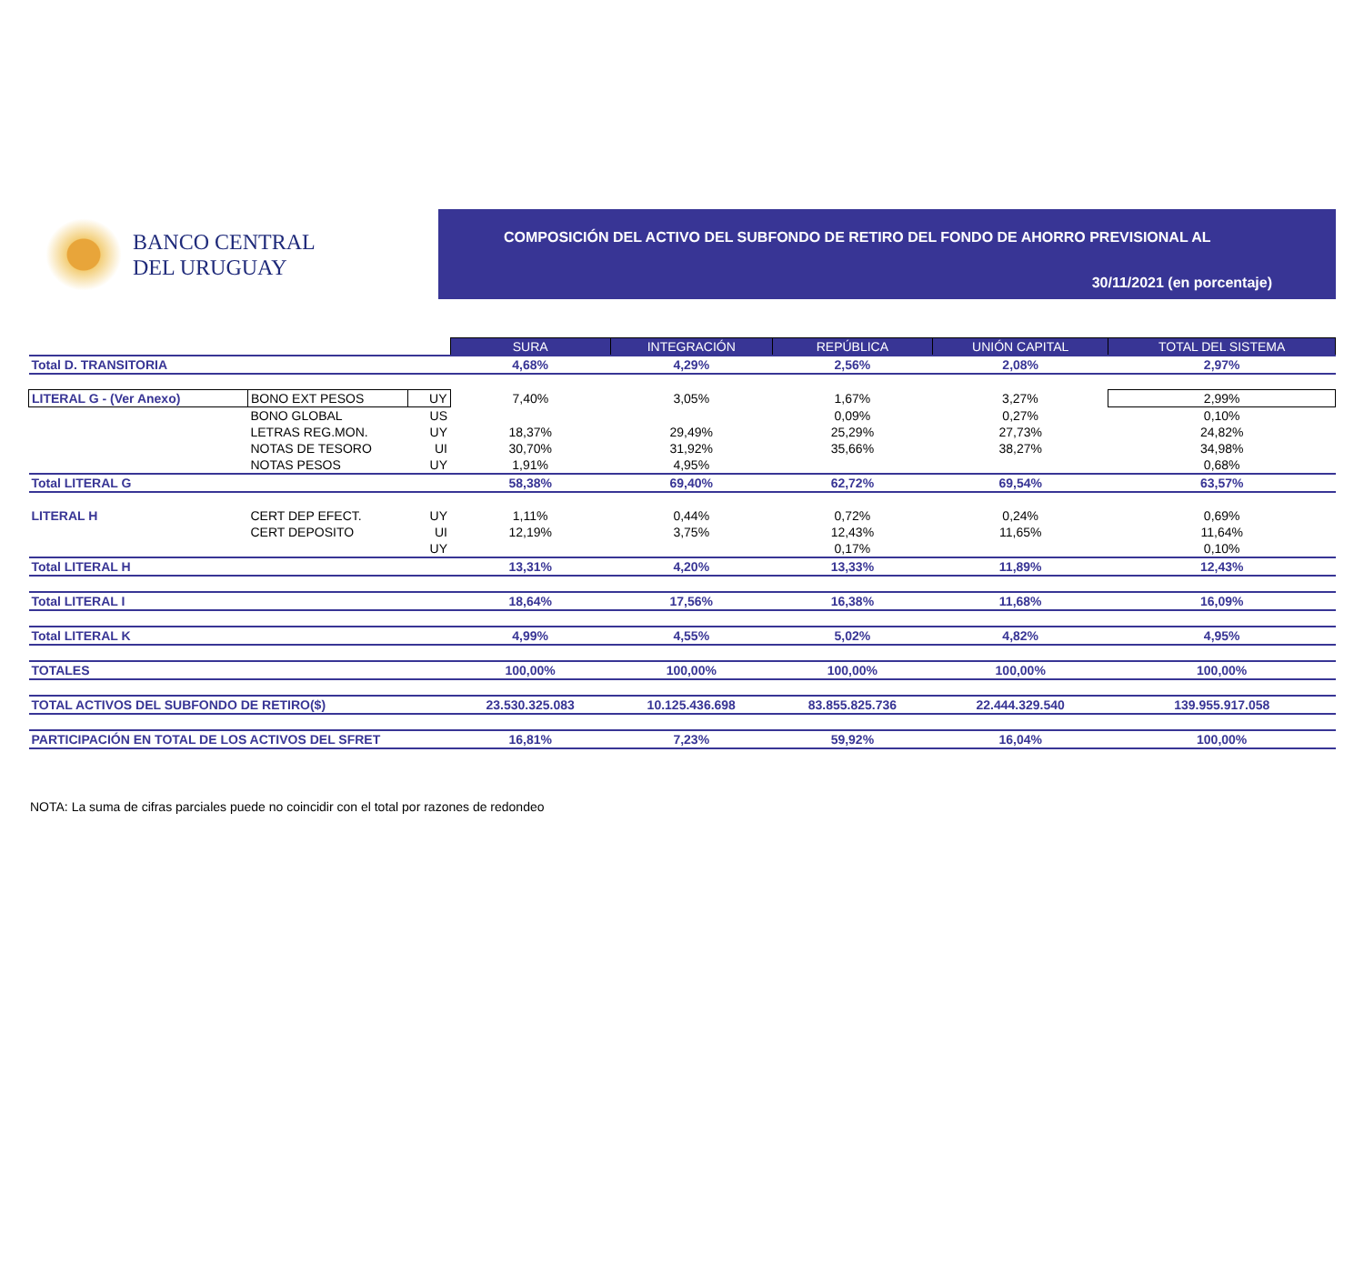BANCO CENTRAL
DEL URUGUAY
COMPOSICIÓN DEL ACTIVO DEL SUBFONDO DE RETIRO DEL FONDO DE AHORRO PREVISIONAL AL
30/11/2021 (en porcentaje)
| | | | SURA | INTEGRACIÓN | REPÚBLICA | UNIÓN CAPITAL | TOTAL DEL SISTEMA |
| Total D. TRANSITORIA | | | 4,68% | 4,29% | 2,56% | 2,08% | 2,97% |
| LITERAL G - (Ver Anexo) | BONO EXT PESOS | UY | 7,40% | 3,05% | 1,67% | 3,27% | 2,99% |
| | BONO GLOBAL | US | | | 0,09% | 0,27% | 0,10% |
| | LETRAS REG.MON. | UY | 18,37% | 29,49% | 25,29% | 27,73% | 24,82% |
| | NOTAS DE TESORO | UI | 30,70% | 31,92% | 35,66% | 38,27% | 34,98% |
| | NOTAS PESOS | UY | 1,91% | 4,95% | | | 0,68% |
| Total LITERAL G | | | 58,38% | 69,40% | 62,72% | 69,54% | 63,57% |
| LITERAL H | CERT DEP EFECT. | UY | 1,11% | 0,44% | 0,72% | 0,24% | 0,69% |
| | CERT DEPOSITO | UI | 12,19% | 3,75% | 12,43% | 11,65% | 11,64% |
| | | UY | | | 0,17% | | 0,10% |
| Total LITERAL H | | | 13,31% | 4,20% | 13,33% | 11,89% | 12,43% |
| Total LITERAL I | | | 18,64% | 17,56% | 16,38% | 11,68% | 16,09% |
| Total LITERAL K | | | 4,99% | 4,55% | 5,02% | 4,82% | 4,95% |
| TOTALES | | | 100,00% | 100,00% | 100,00% | 100,00% | 100,00% |
| TOTAL ACTIVOS DEL SUBFONDO DE RETIRO($) | | | 23.530.325.083 | 10.125.436.698 | 83.855.825.736 | 22.444.329.540 | 139.955.917.058 |
| PARTICIPACIÓN EN TOTAL DE LOS ACTIVOS DEL SFRET | | | 16,81% | 7,23% | 59,92% | 16,04% | 100,00% |
NOTA: La suma de cifras parciales puede no coincidir con el total por razones de redondeo